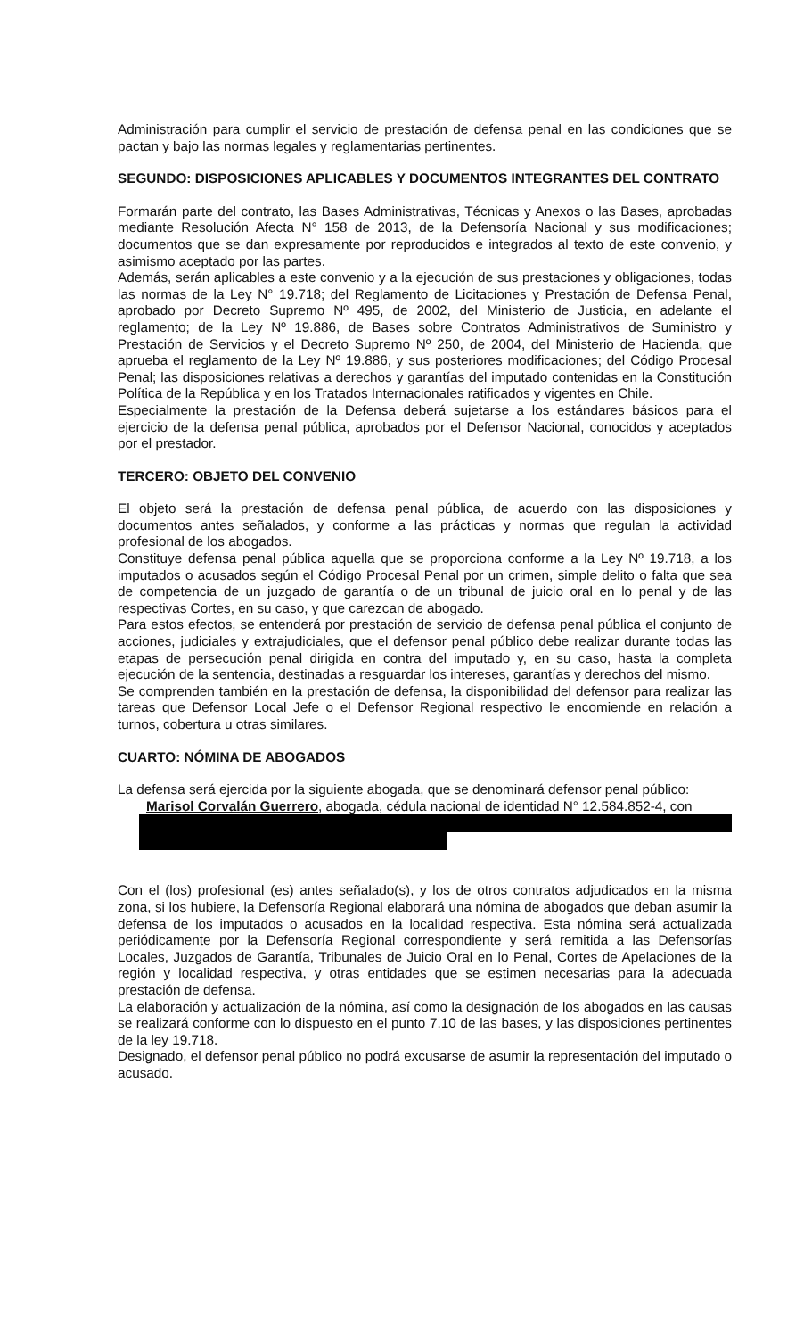Administración para cumplir el servicio de prestación de defensa penal en las condiciones que se pactan y bajo las normas legales y reglamentarias pertinentes.
SEGUNDO: DISPOSICIONES APLICABLES Y DOCUMENTOS INTEGRANTES DEL CONTRATO
Formarán parte del contrato, las Bases Administrativas, Técnicas y Anexos o las Bases, aprobadas mediante Resolución Afecta N° 158 de 2013, de la Defensoría Nacional y sus modificaciones; documentos que se dan expresamente por reproducidos e integrados al texto de este convenio, y asimismo aceptado por las partes.
Además, serán aplicables a este convenio y a la ejecución de sus prestaciones y obligaciones, todas las normas de la Ley N° 19.718; del Reglamento de Licitaciones y Prestación de Defensa Penal, aprobado por Decreto Supremo Nº 495, de 2002, del Ministerio de Justicia, en adelante el reglamento; de la Ley Nº 19.886, de Bases sobre Contratos Administrativos de Suministro y Prestación de Servicios y el Decreto Supremo Nº 250, de 2004, del Ministerio de Hacienda, que aprueba el reglamento de la Ley Nº 19.886, y sus posteriores modificaciones; del Código Procesal Penal; las disposiciones relativas a derechos y garantías del imputado contenidas en la Constitución Política de la República y en los Tratados Internacionales ratificados y vigentes en Chile.
Especialmente la prestación de la Defensa deberá sujetarse a los estándares básicos para el ejercicio de la defensa penal pública, aprobados por el Defensor Nacional, conocidos y aceptados por el prestador.
TERCERO: OBJETO DEL CONVENIO
El objeto será la prestación de defensa penal pública, de acuerdo con las disposiciones y documentos antes señalados, y conforme a las prácticas y normas que regulan la actividad profesional de los abogados.
Constituye defensa penal pública aquella que se proporciona conforme a la Ley Nº 19.718, a los imputados o acusados según el Código Procesal Penal por un crimen, simple delito o falta que sea de competencia de un juzgado de garantía o de un tribunal de juicio oral en lo penal y de las respectivas Cortes, en su caso, y que carezcan de abogado.
Para estos efectos, se entenderá por prestación de servicio de defensa penal pública el conjunto de acciones, judiciales y extrajudiciales, que el defensor penal público debe realizar durante todas las etapas de persecución penal dirigida en contra del imputado y, en su caso, hasta la completa ejecución de la sentencia, destinadas a resguardar los intereses, garantías y derechos del mismo.
Se comprenden también en la prestación de defensa, la disponibilidad del defensor para realizar las tareas que Defensor Local Jefe o el Defensor Regional respectivo le encomiende en relación a turnos, cobertura u otras similares.
CUARTO: NÓMINA DE ABOGADOS
La defensa será ejercida por la siguiente abogada, que se denominará defensor penal público:
Marisol Corvalán Guerrero, abogada, cédula nacional de identidad N° 12.584.852-4, con
Con el (los) profesional (es) antes señalado(s), y los de otros contratos adjudicados en la misma zona, si los hubiere, la Defensoría Regional elaborará una nómina de abogados que deban asumir la defensa de los imputados o acusados en la localidad respectiva. Esta nómina será actualizada periódicamente por la Defensoría Regional correspondiente y será remitida a las Defensorías Locales, Juzgados de Garantía, Tribunales de Juicio Oral en lo Penal, Cortes de Apelaciones de la región y localidad respectiva, y otras entidades que se estimen necesarias para la adecuada prestación de defensa.
La elaboración y actualización de la nómina, así como la designación de los abogados en las causas se realizará conforme con lo dispuesto en el punto 7.10 de las bases, y las disposiciones pertinentes de la ley 19.718.
Designado, el defensor penal público no podrá excusarse de asumir la representación del imputado o acusado.